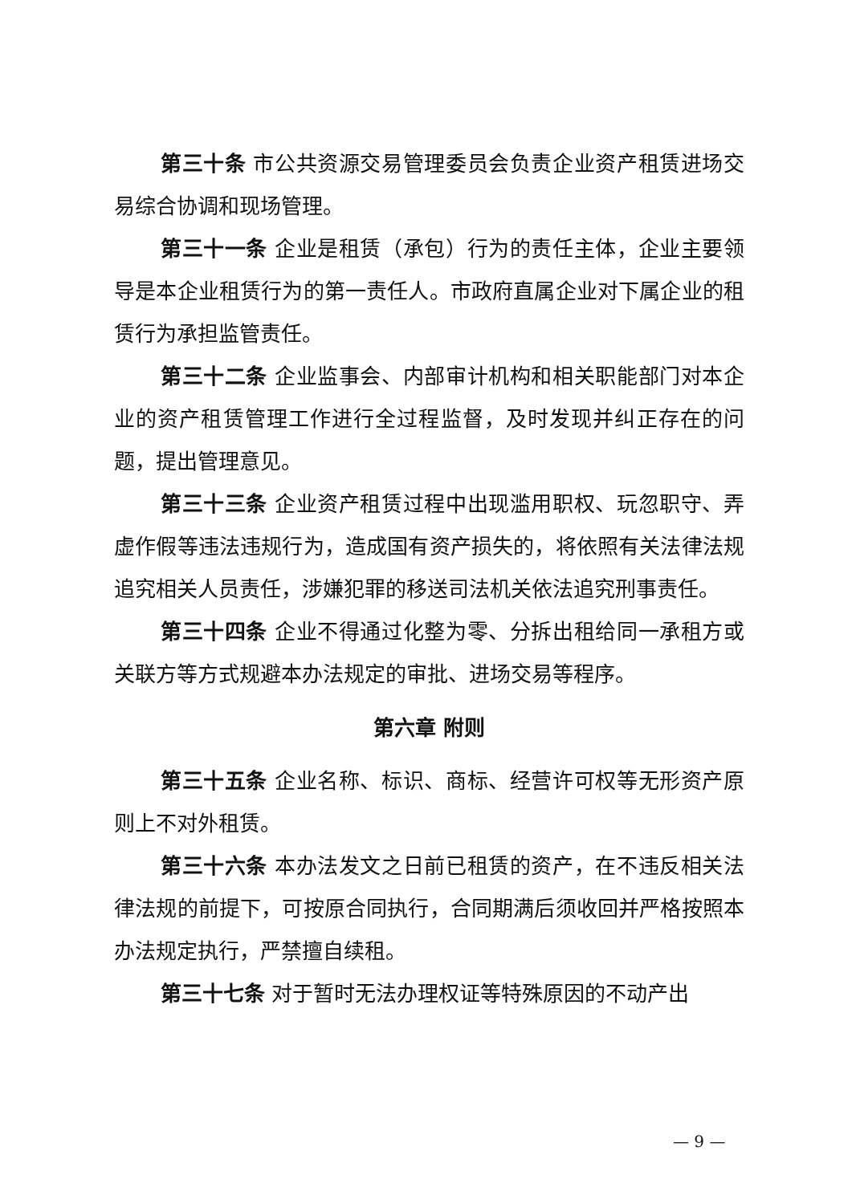第三十条 市公共资源交易管理委员会负责企业资产租赁进场交易综合协调和现场管理。
第三十一条 企业是租赁（承包）行为的责任主体，企业主要领导是本企业租赁行为的第一责任人。市政府直属企业对下属企业的租赁行为承担监管责任。
第三十二条 企业监事会、内部审计机构和相关职能部门对本企业的资产租赁管理工作进行全过程监督，及时发现并纠正存在的问题，提出管理意见。
第三十三条 企业资产租赁过程中出现滥用职权、玩忽职守、弄虚作假等违法违规行为，造成国有资产损失的，将依照有关法律法规追究相关人员责任，涉嫌犯罪的移送司法机关依法追究刑事责任。
第三十四条 企业不得通过化整为零、分拆出租给同一承租方或关联方等方式规避本办法规定的审批、进场交易等程序。
第六章 附则
第三十五条 企业名称、标识、商标、经营许可权等无形资产原则上不对外租赁。
第三十六条 本办法发文之日前已租赁的资产，在不违反相关法律法规的前提下，可按原合同执行，合同期满后须收回并严格按照本办法规定执行，严禁擅自续租。
第三十七条 对于暂时无法办理权证等特殊原因的不动产出
— 9 —